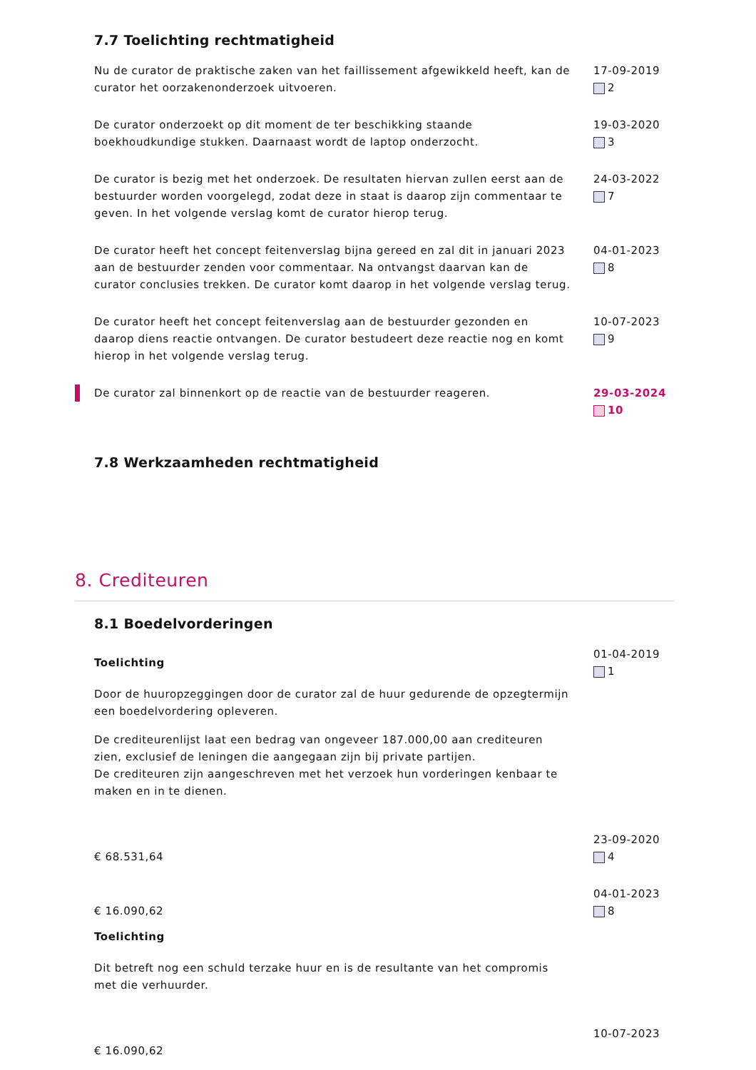7.7 Toelichting rechtmatigheid
Nu de curator de praktische zaken van het faillissement afgewikkeld heeft, kan de curator het oorzakenonderzoek uitvoeren.
17-09-2019
2
De curator onderzoekt op dit moment de ter beschikking staande boekhoudkundige stukken. Daarnaast wordt de laptop onderzocht.
19-03-2020
3
De curator is bezig met het onderzoek. De resultaten hiervan zullen eerst aan de bestuurder worden voorgelegd, zodat deze in staat is daarop zijn commentaar te geven. In het volgende verslag komt de curator hierop terug.
24-03-2022
7
De curator heeft het concept feitenverslag bijna gereed en zal dit in januari 2023 aan de bestuurder zenden voor commentaar. Na ontvangst daarvan kan de curator conclusies trekken. De curator komt daarop in het volgende verslag terug.
04-01-2023
8
De curator heeft het concept feitenverslag aan de bestuurder gezonden en daarop diens reactie ontvangen. De curator bestudeert deze reactie nog en komt hierop in het volgende verslag terug.
10-07-2023
9
De curator zal binnenkort op de reactie van de bestuurder reageren. 29-03-2024
10
7.8 Werkzaamheden rechtmatigheid
8. Crediteuren
8.1 Boedelvorderingen
Toelichting
Door de huuropzeggingen door de curator zal de huur gedurende de opzegtermijn een boedelvordering opleveren.
De crediteurenlijst laat een bedrag van ongeveer 187.000,00 aan crediteuren zien, exclusief de leningen die aangegaan zijn bij private partijen.
De crediteuren zijn aangeschreven met het verzoek hun vorderingen kenbaar te maken en in te dienen.
01-04-2019
1
€ 68.531,64
23-09-2020
4
€ 16.090,62
Toelichting
Dit betreft nog een schuld terzake huur en is de resultante van het compromis met die verhuurder.
04-01-2023
8
€ 16.090,62
10-07-2023